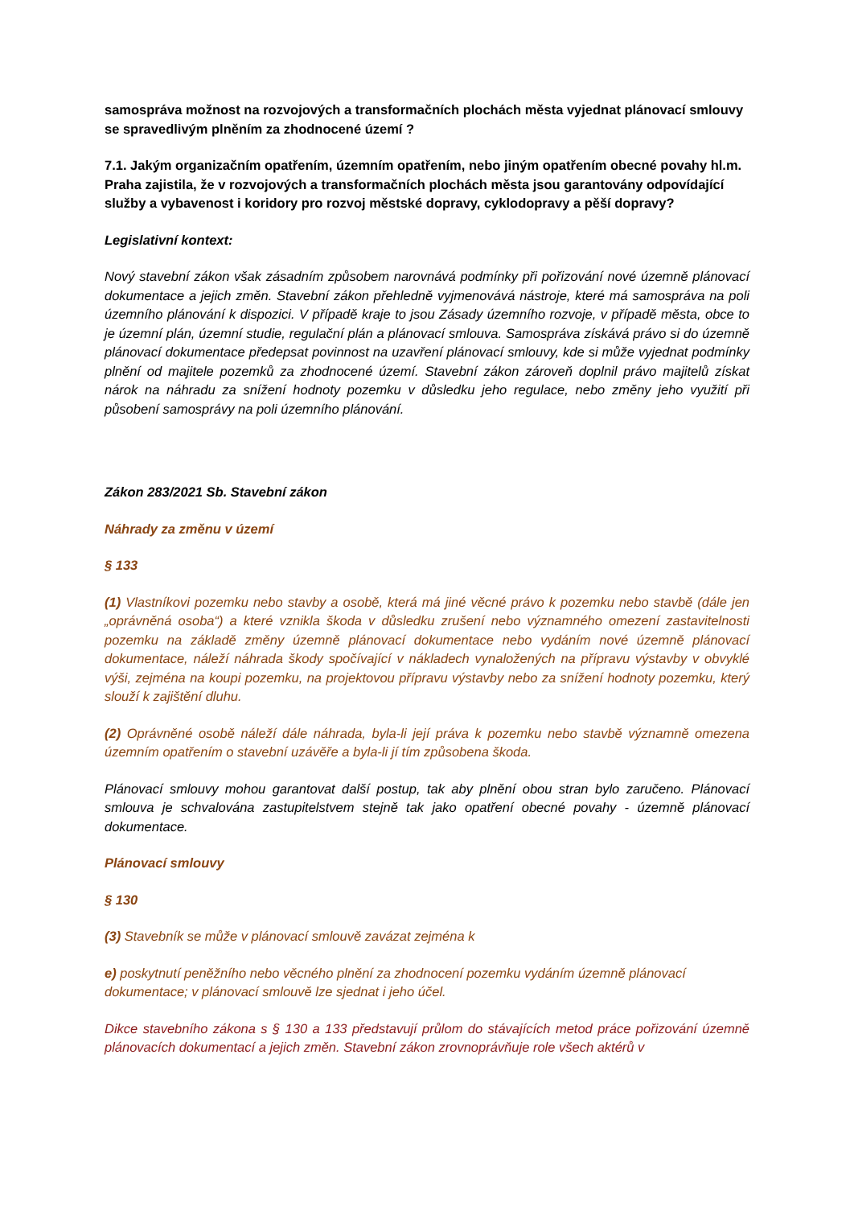samospráva možnost na rozvojových a transformačních plochách města vyjednat plánovací smlouvy se spravedlivým plněním za zhodnocené území ?
7.1. Jakým organizačním opatřením, územním opatřením, nebo jiným opatřením obecné povahy hl.m. Praha zajistila, že v rozvojových a transformačních plochách města jsou garantovány odpovídající služby a vybavenost i koridory pro rozvoj městské dopravy, cyklodopravy a pěší dopravy?
Legislativní kontext:
Nový stavební zákon však zásadním způsobem narovnává podmínky při pořizování nové územně plánovací dokumentace a jejich změn. Stavební zákon přehledně vyjmenovává nástroje, které má samospráva na poli územního plánování k dispozici. V případě kraje to jsou Zásady územního rozvoje, v případě města, obce to je územní plán, územní studie, regulační plán a plánovací smlouva. Samospráva získává právo si do územně plánovací dokumentace předepsat povinnost na uzavření plánovací smlouvy, kde si může vyjednat podmínky plnění od majitele pozemků za zhodnocené území. Stavební zákon zároveň doplnil právo majitelů získat nárok na náhradu za snížení hodnoty pozemku v důsledku jeho regulace, nebo změny jeho využití při působení samosprávy na poli územního plánování.
Zákon 283/2021 Sb. Stavební zákon
Náhrady za změnu v území
§ 133
(1) Vlastníkovi pozemku nebo stavby a osobě, která má jiné věcné právo k pozemku nebo stavbě (dále jen „oprávněná osoba“) a které vznikla škoda v důsledku zrušení nebo významného omezení zastavitelnosti pozemku na základě změny územně plánovací dokumentace nebo vydáním nové územně plánovací dokumentace, náleží náhrada škody spočívající v nákladech vynaložených na přípravu výstavby v obvyklé výši, zejména na koupi pozemku, na projektovou přípravu výstavby nebo za snížení hodnoty pozemku, který slouží k zajištění dluhu.
(2) Oprávněné osobě náleží dále náhrada, byla-li její práva k pozemku nebo stavbě významně omezena územním opatřením o stavební uzávěře a byla-li jí tím způsobena škoda.
Plánovací smlouvy mohou garantovat další postup, tak aby plnění obou stran bylo zaručeno. Plánovací smlouva je schvalována zastupitelstvem stejně tak jako opatření obecné povahy - územně plánovací dokumentace.
Plánovací smlouvy
§ 130
(3) Stavebník se může v plánovací smlouvě zavázat zejména k
e) poskytnutí peněžního nebo věcného plnění za zhodnocení pozemku vydáním územně plánovací dokumentace; v plánovací smlouvě lze sjednat i jeho účel.
Dikce stavebního zákona s § 130 a 133 představují průlom do stávajících metod práce pořizování územně plánovacích dokumentací a jejich změn. Stavební zákon zrovnoprávňuje role všech aktérů v